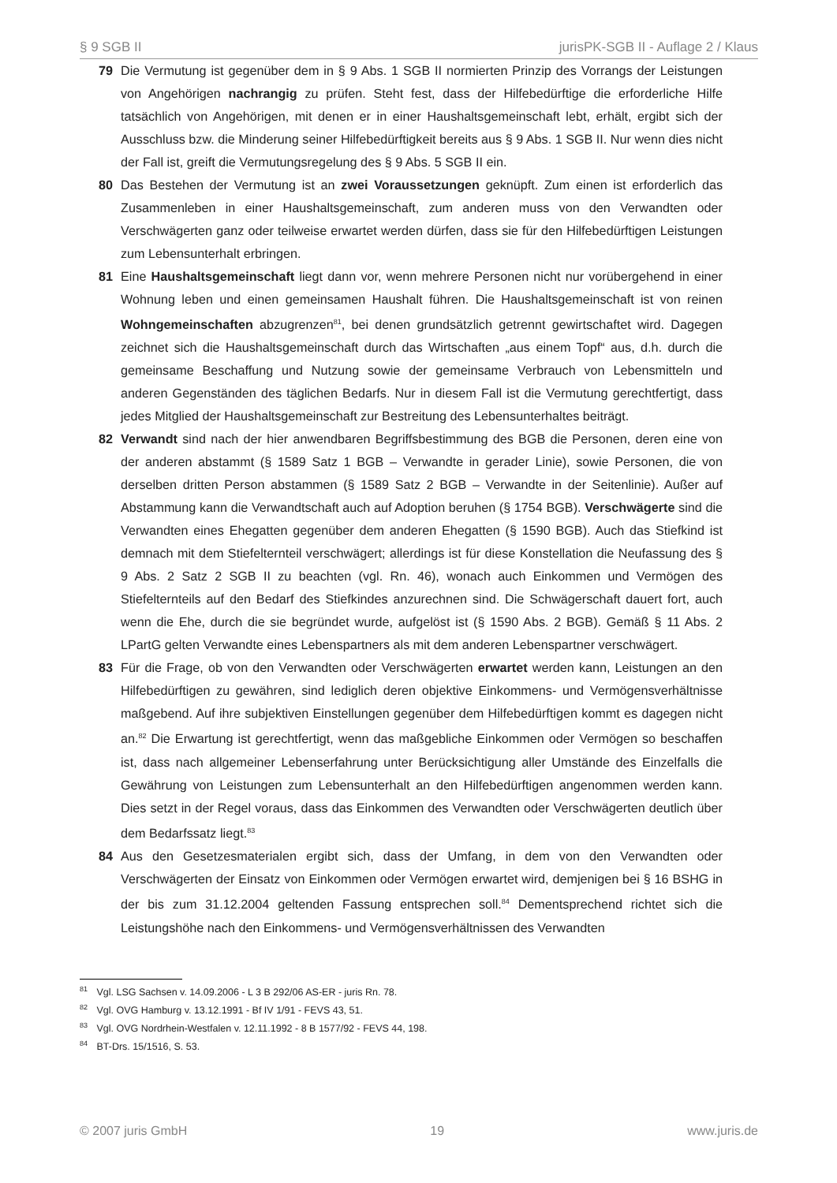§ 9 SGB II jurisPK-SGB II - Auflage 2 / Klaus
79 Die Vermutung ist gegenüber dem in § 9 Abs. 1 SGB II normierten Prinzip des Vorrangs der Leistungen von Angehörigen nachrangig zu prüfen. Steht fest, dass der Hilfebedürftige die erforderliche Hilfe tatsächlich von Angehörigen, mit denen er in einer Haushaltsgemeinschaft lebt, erhält, ergibt sich der Ausschluss bzw. die Minderung seiner Hilfebedürftigkeit bereits aus § 9 Abs. 1 SGB II. Nur wenn dies nicht der Fall ist, greift die Vermutungsregelung des § 9 Abs. 5 SGB II ein.
80 Das Bestehen der Vermutung ist an zwei Voraussetzungen geknüpft. Zum einen ist erforderlich das Zusammenleben in einer Haushaltsgemeinschaft, zum anderen muss von den Verwandten oder Verschwägerten ganz oder teilweise erwartet werden dürfen, dass sie für den Hilfebedürftigen Leistungen zum Lebensunterhalt erbringen.
81 Eine Haushaltsgemeinschaft liegt dann vor, wenn mehrere Personen nicht nur vorübergehend in einer Wohnung leben und einen gemeinsamen Haushalt führen. Die Haushaltsgemeinschaft ist von reinen Wohngemeinschaften abzugrenzen<sup>81</sup>, bei denen grundsätzlich getrennt gewirtschaftet wird. Dagegen zeichnet sich die Haushaltsgemeinschaft durch das Wirtschaften „aus einem Topf“ aus, d.h. durch die gemeinsame Beschaffung und Nutzung sowie der gemeinsame Verbrauch von Lebensmitteln und anderen Gegenständen des täglichen Bedarfs. Nur in diesem Fall ist die Vermutung gerechtfertigt, dass jedes Mitglied der Haushaltsgemeinschaft zur Bestreitung des Lebensunterhaltes beiträgt.
82 Verwandt sind nach der hier anwendbaren Begriffsbestimmung des BGB die Personen, deren eine von der anderen abstammt (§ 1589 Satz 1 BGB – Verwandte in gerader Linie), sowie Personen, die von derselben dritten Person abstammen (§ 1589 Satz 2 BGB – Verwandte in der Seitenlinie). Außer auf Abstammung kann die Verwandtschaft auch auf Adoption beruhen (§ 1754 BGB). Verschwägerte sind die Verwandten eines Ehegatten gegenüber dem anderen Ehegatten (§ 1590 BGB). Auch das Stiefkind ist demnach mit dem Stiefelternteil verschwägert; allerdings ist für diese Konstellation die Neufassung des § 9 Abs. 2 Satz 2 SGB II zu beachten (vgl. Rn. 46), wonach auch Einkommen und Vermögen des Stiefelternteils auf den Bedarf des Stiefkindes anzurechnen sind. Die Schwägerschaft dauert fort, auch wenn die Ehe, durch die sie begründet wurde, aufgelöst ist (§ 1590 Abs. 2 BGB). Gemäß § 11 Abs. 2 LPartG gelten Verwandte eines Lebenspartners als mit dem anderen Lebenspartner verschwägert.
83 Für die Frage, ob von den Verwandten oder Verschwägerten erwartet werden kann, Leistungen an den Hilfebedürftigen zu gewähren, sind lediglich deren objektive Einkommens- und Vermögensverhältnisse maßgebend. Auf ihre subjektiven Einstellungen gegenüber dem Hilfebedürftigen kommt es dagegen nicht an.<sup>82</sup> Die Erwartung ist gerechtfertigt, wenn das maßgebliche Einkommen oder Vermögen so beschaffen ist, dass nach allgemeiner Lebenserfahrung unter Berücksichtigung aller Umstände des Einzelfalls die Gewährung von Leistungen zum Lebensunterhalt an den Hilfebedürftigen angenommen werden kann. Dies setzt in der Regel voraus, dass das Einkommen des Verwandten oder Verschwägerten deutlich über dem Bedarfssatz liegt.<sup>83</sup>
84 Aus den Gesetzesmaterialen ergibt sich, dass der Umfang, in dem von den Verwandten oder Verschwägerten der Einsatz von Einkommen oder Vermögen erwartet wird, demjenigen bei § 16 BSHG in der bis zum 31.12.2004 geltenden Fassung entsprechen soll.<sup>84</sup> Dementsprechend richtet sich die Leistungshöhe nach den Einkommens- und Vermögensverhältnissen des Verwandten
<sup>81</sup> Vgl. LSG Sachsen v. 14.09.2006 - L 3 B 292/06 AS-ER - juris Rn. 78.
<sup>82</sup> Vgl. OVG Hamburg v. 13.12.1991 - Bf IV 1/91 - FEVS 43, 51.
<sup>83</sup> Vgl. OVG Nordrhein-Westfalen v. 12.11.1992 - 8 B 1577/92 - FEVS 44, 198.
<sup>84</sup> BT-Drs. 15/1516, S. 53.
© 2007 juris GmbH 19 www.juris.de